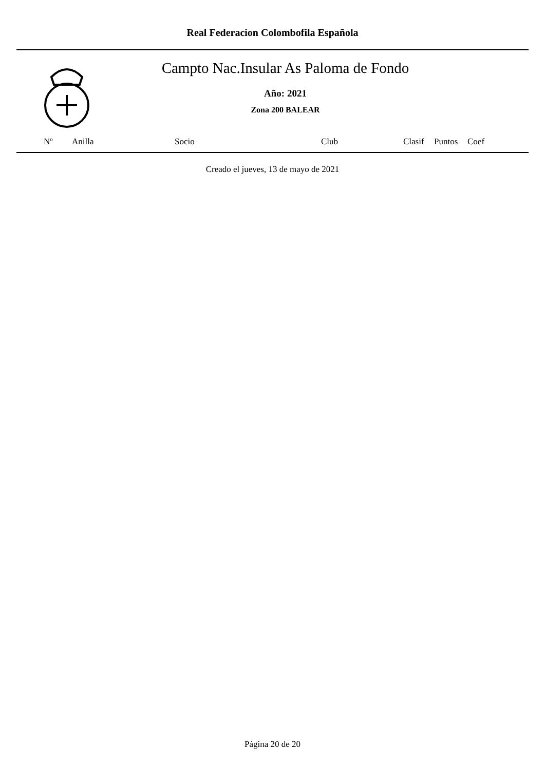Real Federacion Colombofila Española
Campto Nac.Insular As Paloma de Fondo
Año: 2021
Zona 200 BALEAR
| Nº | Anilla | Socio | Club | Clasif | Puntos | Coef |
| --- | --- | --- | --- | --- | --- | --- |
Creado el jueves, 13 de mayo de 2021
Página 20 de 20